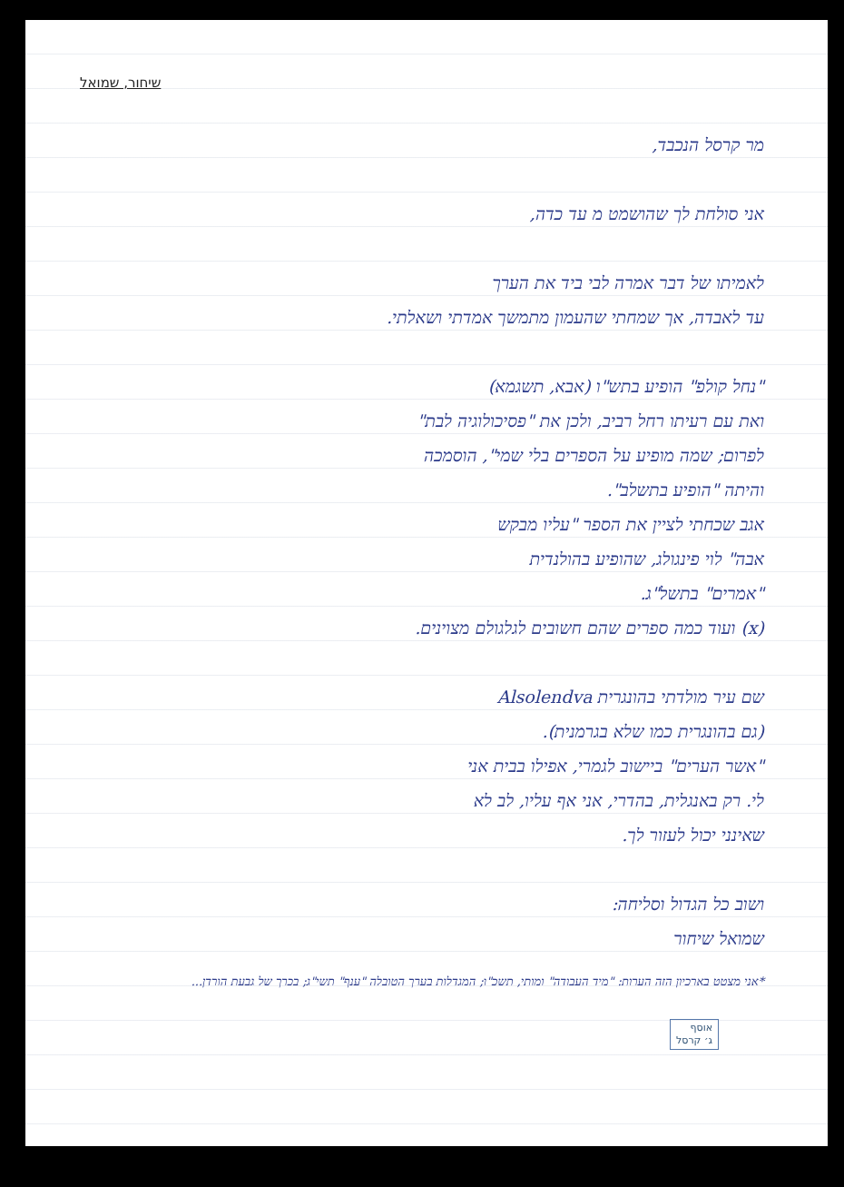שיחור, שמואל
מר קרסל הנכבד,
אני סולחת לך שהושמט מ עד כדה,
לאמיתו של דבר אמרה לבי ביד את הערך
עד לאבדה, אך שמחתי שהעמון מתמשך אמדתי ושאלתי.
"נחל קולפ" הופיע בתש"ו (אבא, תשגמא)
ואת עם רעיתו רחל רביב, ולכן את "פסיכולוגיה לבת"
לפרום; שמה מופיע על הספרים בלי שמי", הוסמכה
והיתה "הופיע בתשלב".
אגב שכחתי לציין את הספר "עליו מבקש
אבה" לוי פינגולג, שהופיע בהולנדית
"אמרים" בתשל"ג.
(x) ועוד כמה ספרים שהם חשובים לגלגולם מצוינים.
שם עיר מולדתי בהונגרית Alsolendva
(גם בהונגרית כמו שלא בגרמנית).
"אשר הערים" ביישוב לגמרי, אפילו בבית אני
לי. רק באנגלית, בהדרי, אני אף עליו, לב לא
שאינני יכול לעזור לך.
ושוב כל הגדול וסליחה:
שמואל שיחור
אוסף
ג׳ קרסל
*אני מצטט בארכיון הזה הערות: "מיד העבודה" ומותי, תשכ"ו; המגדלות בערך הטובלה "ענף" תשי"ג; בכרך של גבעת הורדן...